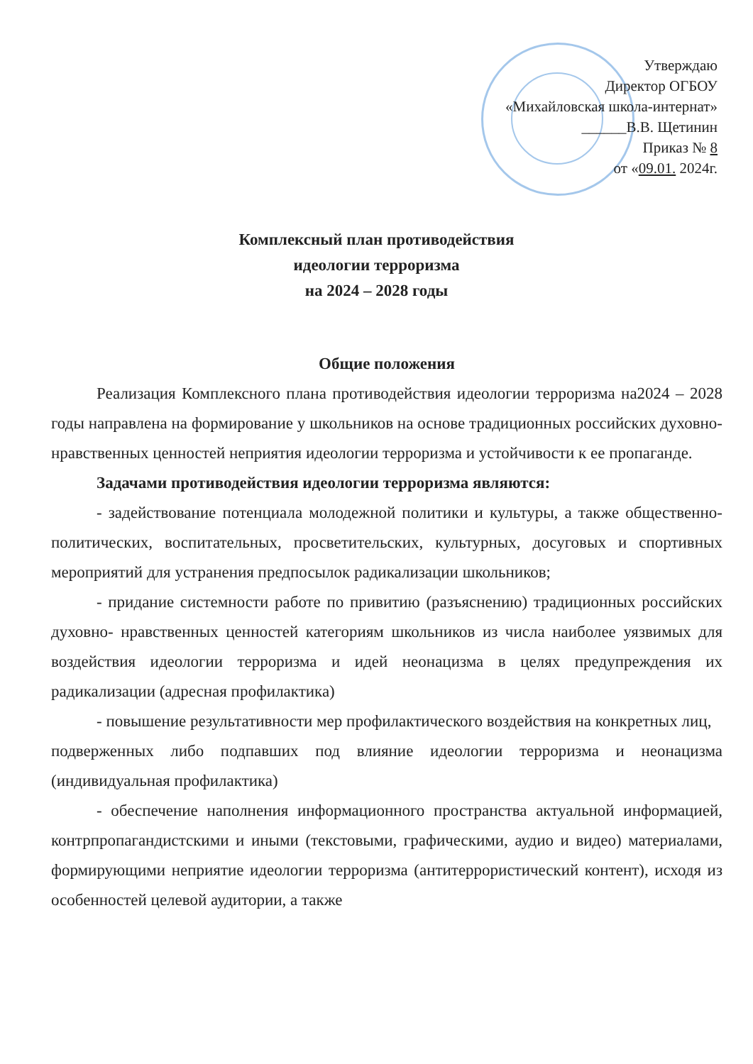Утверждаю
Директор ОГБОУ
«Михайловская школа-интернат»
______В.В. Щетинин
Приказ № 8
от «09.01. 2024г.
Комплексный план противодействия
идеологии терроризма
на 2024 – 2028 годы
Общие положения
Реализация Комплексного плана противодействия идеологии терроризма на2024 – 2028 годы направлена на формирование у школьников на основе традиционных российских духовно-нравственных ценностей неприятия идеологии терроризма и устойчивости к ее пропаганде.
Задачами противодействия идеологии терроризма являются:
- задействование потенциала молодежной политики и культуры, а также общественно-политических, воспитательных, просветительских, культурных, досуговых и спортивных мероприятий для устранения предпосылок радикализации школьников;
- придание системности работе по привитию (разъяснению) традиционных российских духовно- нравственных ценностей категориям школьников из числа наиболее уязвимых для воздействия идеологии терроризма и идей неонацизма в целях предупреждения их радикализации (адресная профилактика)
- повышение результативности мер профилактического воздействия на конкретных лиц,
подверженных либо подпавших под влияние идеологии терроризма и неонацизма (индивидуальная профилактика)
- обеспечение наполнения информационного пространства актуальной информацией, контрпропагандистскими и иными (текстовыми, графическими, аудио и видео) материалами, формирующими неприятие идеологии терроризма (антитеррористический контент), исходя из особенностей целевой аудитории, а также